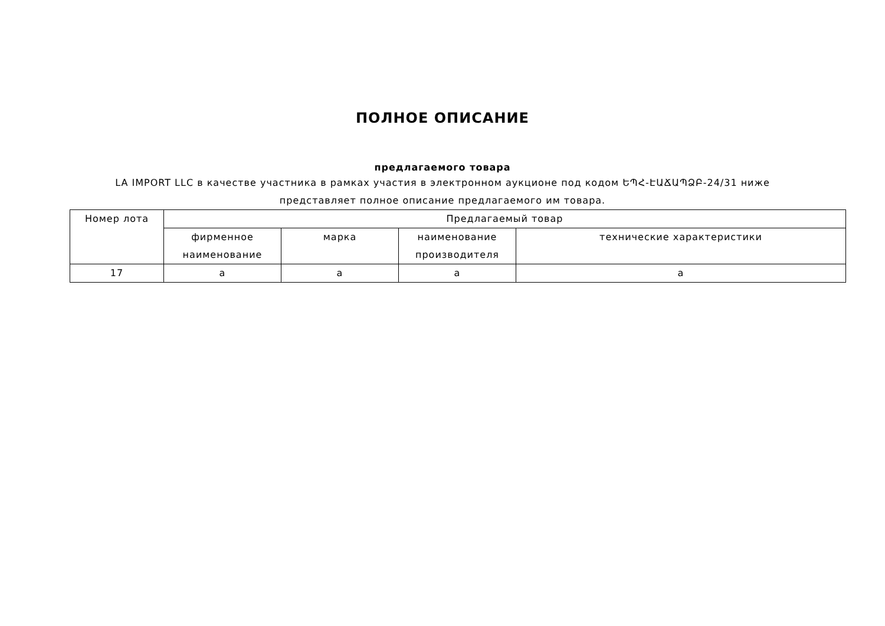ПОЛНОЕ ОПИСАНИЕ
предлагаемого товара
LA IMPORT LLC в качестве участника в рамках участия в электронном аукционе под кодом ԵՊՀ-ԷԱՃԱՊՁԲ-24/31 ниже представляет полное описание предлагаемого им товара.
| Номер лота | Предлагаемый товар | | | |
| --- | --- | --- | --- | --- |
| | фирменное наименование | марка | наименование производителя | технические характеристики |
| 17 | a | a | a | a |